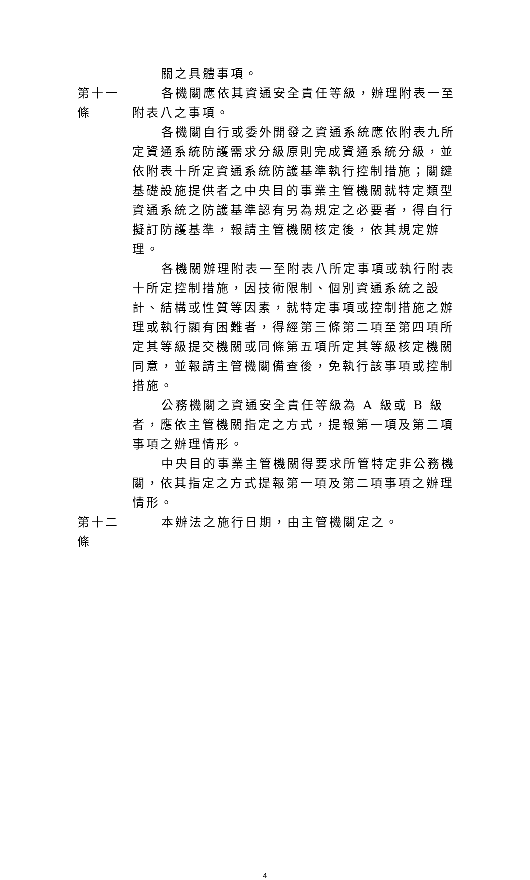關之具體事項。
第十一條
各機關應依其資通安全責任等級，辦理附表一至附表八之事項。
各機關自行或委外開發之資通系統應依附表九所定資通系統防護需求分級原則完成資通系統分級，並依附表十所定資通系統防護基準執行控制措施；關鍵基礎設施提供者之中央目的事業主管機關就特定類型資通系統之防護基準認有另為規定之必要者，得自行擬訂防護基準，報請主管機關核定後，依其規定辦理。
各機關辦理附表一至附表八所定事項或執行附表十所定控制措施，因技術限制、個別資通系統之設計、結構或性質等因素，就特定事項或控制措施之辦理或執行顯有困難者，得經第三條第二項至第四項所定其等級提交機關或同條第五項所定其等級核定機關同意，並報請主管機關備查後，免執行該事項或控制措施。
公務機關之資通安全責任等級為 A 級或 B 級者，應依主管機關指定之方式，提報第一項及第二項事項之辦理情形。
中央目的事業主管機關得要求所管特定非公務機關，依其指定之方式提報第一項及第二項事項之辦理情形。
第十二條
本辦法之施行日期，由主管機關定之。
4